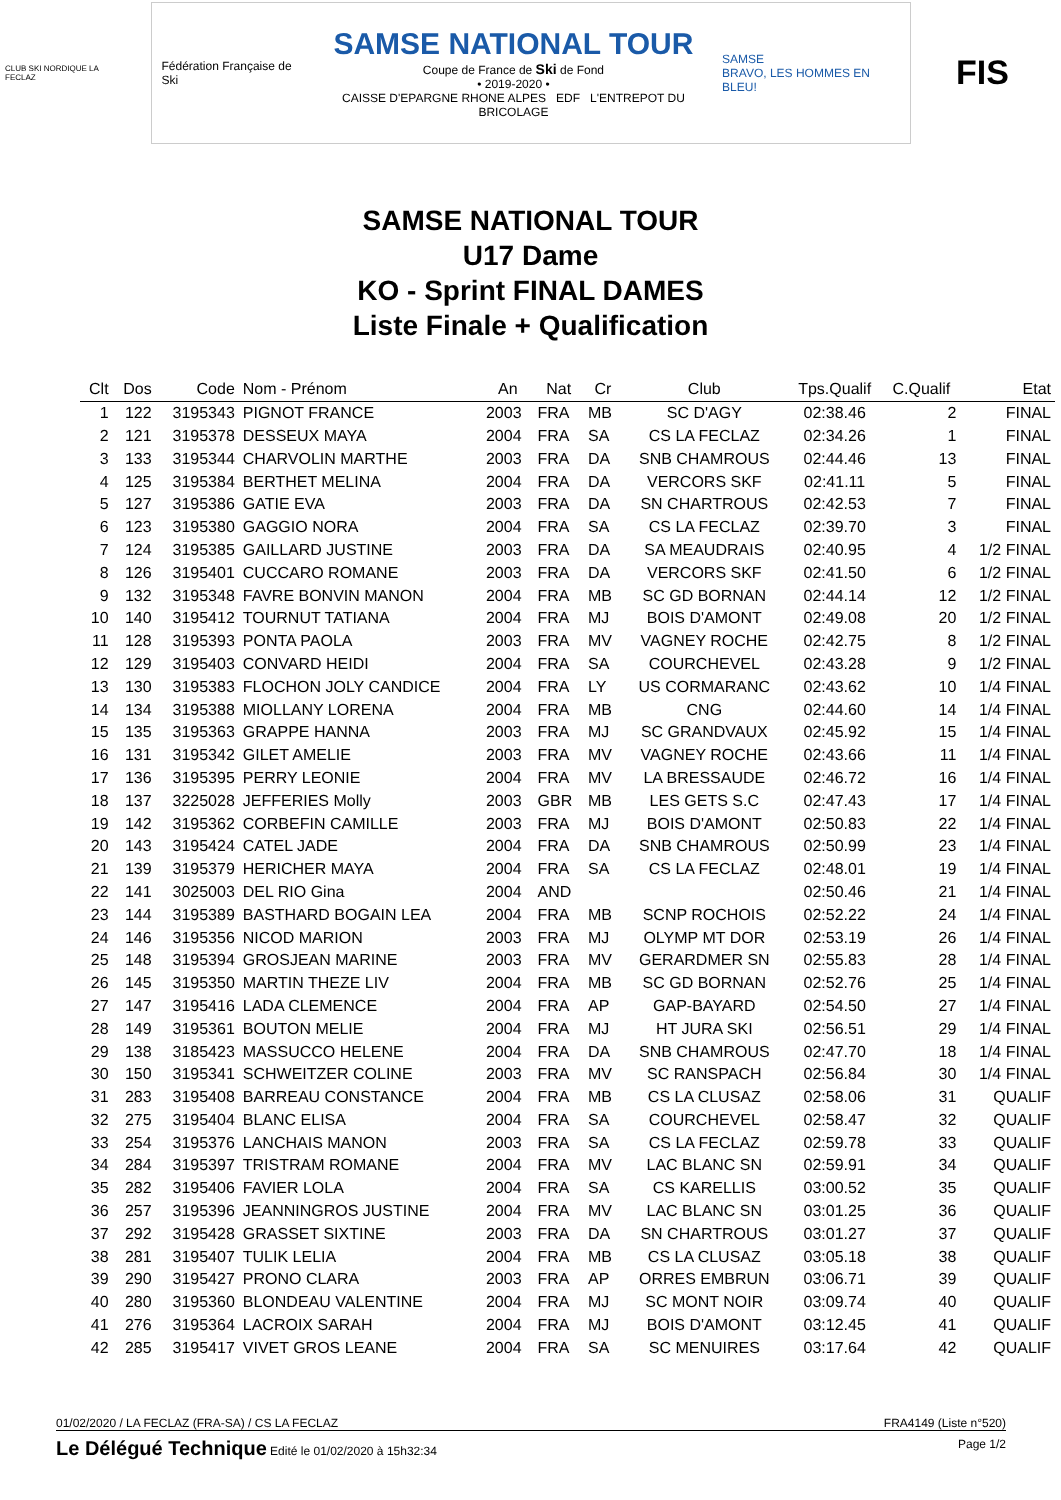CLUB SKI NORDIQUE LA FECLAZ
Fédération Française de Ski
SAMSE NATIONAL TOUR
Coupe de France de Ski de Fond
• 2019-2020 •
CAISSE D'EPARGNE RHONE ALPES EDF L'ENTREPOT DU BRICOLAGE
SAMSE
BRAVO, LES HOMMES EN BLEU!
FIS
SAMSE NATIONAL TOUR
U17 Dame
KO - Sprint FINAL DAMES
Liste Finale + Qualification
| Clt | Dos | Code | Nom - Prénom | An | Nat | Cr | Club | Tps.Qualif | C.Qualif | Etat |
| --- | --- | --- | --- | --- | --- | --- | --- | --- | --- | --- |
| 1 | 122 | 3195343 | PIGNOT FRANCE | 2003 | FRA | MB | SC D'AGY | 02:38.46 | 2 | FINAL |
| 2 | 121 | 3195378 | DESSEUX MAYA | 2004 | FRA | SA | CS LA FECLAZ | 02:34.26 | 1 | FINAL |
| 3 | 133 | 3195344 | CHARVOLIN MARTHE | 2003 | FRA | DA | SNB CHAMROUS | 02:44.46 | 13 | FINAL |
| 4 | 125 | 3195384 | BERTHET MELINA | 2004 | FRA | DA | VERCORS SKF | 02:41.11 | 5 | FINAL |
| 5 | 127 | 3195386 | GATIE EVA | 2003 | FRA | DA | SN CHARTROUS | 02:42.53 | 7 | FINAL |
| 6 | 123 | 3195380 | GAGGIO NORA | 2004 | FRA | SA | CS LA FECLAZ | 02:39.70 | 3 | FINAL |
| 7 | 124 | 3195385 | GAILLARD JUSTINE | 2003 | FRA | DA | SA MEAUDRAIS | 02:40.95 | 4 | 1/2 FINAL |
| 8 | 126 | 3195401 | CUCCARO ROMANE | 2003 | FRA | DA | VERCORS SKF | 02:41.50 | 6 | 1/2 FINAL |
| 9 | 132 | 3195348 | FAVRE BONVIN MANON | 2004 | FRA | MB | SC GD BORNAN | 02:44.14 | 12 | 1/2 FINAL |
| 10 | 140 | 3195412 | TOURNUT TATIANA | 2004 | FRA | MJ | BOIS D'AMONT | 02:49.08 | 20 | 1/2 FINAL |
| 11 | 128 | 3195393 | PONTA PAOLA | 2003 | FRA | MV | VAGNEY ROCHE | 02:42.75 | 8 | 1/2 FINAL |
| 12 | 129 | 3195403 | CONVARD HEIDI | 2004 | FRA | SA | COURCHEVEL | 02:43.28 | 9 | 1/2 FINAL |
| 13 | 130 | 3195383 | FLOCHON JOLY CANDICE | 2004 | FRA | LY | US CORMARANC | 02:43.62 | 10 | 1/4 FINAL |
| 14 | 134 | 3195388 | MIOLLANY LORENA | 2004 | FRA | MB | CNG | 02:44.60 | 14 | 1/4 FINAL |
| 15 | 135 | 3195363 | GRAPPE HANNA | 2003 | FRA | MJ | SC GRANDVAUX | 02:45.92 | 15 | 1/4 FINAL |
| 16 | 131 | 3195342 | GILET AMELIE | 2003 | FRA | MV | VAGNEY ROCHE | 02:43.66 | 11 | 1/4 FINAL |
| 17 | 136 | 3195395 | PERRY LEONIE | 2004 | FRA | MV | LA BRESSAUDE | 02:46.72 | 16 | 1/4 FINAL |
| 18 | 137 | 3225028 | JEFFERIES Molly | 2003 | GBR | MB | LES GETS S.C | 02:47.43 | 17 | 1/4 FINAL |
| 19 | 142 | 3195362 | CORBEFIN CAMILLE | 2003 | FRA | MJ | BOIS D'AMONT | 02:50.83 | 22 | 1/4 FINAL |
| 20 | 143 | 3195424 | CATEL JADE | 2004 | FRA | DA | SNB CHAMROUS | 02:50.99 | 23 | 1/4 FINAL |
| 21 | 139 | 3195379 | HERICHER MAYA | 2004 | FRA | SA | CS LA FECLAZ | 02:48.01 | 19 | 1/4 FINAL |
| 22 | 141 | 3025003 | DEL RIO Gina | 2004 | AND | | | 02:50.46 | 21 | 1/4 FINAL |
| 23 | 144 | 3195389 | BASTHARD BOGAIN LEA | 2004 | FRA | MB | SCNP ROCHOIS | 02:52.22 | 24 | 1/4 FINAL |
| 24 | 146 | 3195356 | NICOD MARION | 2003 | FRA | MJ | OLYMP MT DOR | 02:53.19 | 26 | 1/4 FINAL |
| 25 | 148 | 3195394 | GROSJEAN MARINE | 2003 | FRA | MV | GERARDMER SN | 02:55.83 | 28 | 1/4 FINAL |
| 26 | 145 | 3195350 | MARTIN THEZE LIV | 2004 | FRA | MB | SC GD BORNAN | 02:52.76 | 25 | 1/4 FINAL |
| 27 | 147 | 3195416 | LADA CLEMENCE | 2004 | FRA | AP | GAP-BAYARD | 02:54.50 | 27 | 1/4 FINAL |
| 28 | 149 | 3195361 | BOUTON MELIE | 2004 | FRA | MJ | HT JURA SKI | 02:56.51 | 29 | 1/4 FINAL |
| 29 | 138 | 3185423 | MASSUCCO HELENE | 2004 | FRA | DA | SNB CHAMROUS | 02:47.70 | 18 | 1/4 FINAL |
| 30 | 150 | 3195341 | SCHWEITZER COLINE | 2003 | FRA | MV | SC RANSPACH | 02:56.84 | 30 | 1/4 FINAL |
| 31 | 283 | 3195408 | BARREAU CONSTANCE | 2004 | FRA | MB | CS LA CLUSAZ | 02:58.06 | 31 | QUALIF |
| 32 | 275 | 3195404 | BLANC ELISA | 2004 | FRA | SA | COURCHEVEL | 02:58.47 | 32 | QUALIF |
| 33 | 254 | 3195376 | LANCHAIS MANON | 2003 | FRA | SA | CS LA FECLAZ | 02:59.78 | 33 | QUALIF |
| 34 | 284 | 3195397 | TRISTRAM ROMANE | 2004 | FRA | MV | LAC BLANC SN | 02:59.91 | 34 | QUALIF |
| 35 | 282 | 3195406 | FAVIER LOLA | 2004 | FRA | SA | CS KARELLIS | 03:00.52 | 35 | QUALIF |
| 36 | 257 | 3195396 | JEANNINGROS JUSTINE | 2004 | FRA | MV | LAC BLANC SN | 03:01.25 | 36 | QUALIF |
| 37 | 292 | 3195428 | GRASSET SIXTINE | 2003 | FRA | DA | SN CHARTROUS | 03:01.27 | 37 | QUALIF |
| 38 | 281 | 3195407 | TULIK LELIA | 2004 | FRA | MB | CS LA CLUSAZ | 03:05.18 | 38 | QUALIF |
| 39 | 290 | 3195427 | PRONO CLARA | 2003 | FRA | AP | ORRES EMBRUN | 03:06.71 | 39 | QUALIF |
| 40 | 280 | 3195360 | BLONDEAU VALENTINE | 2004 | FRA | MJ | SC MONT NOIR | 03:09.74 | 40 | QUALIF |
| 41 | 276 | 3195364 | LACROIX SARAH | 2004 | FRA | MJ | BOIS D'AMONT | 03:12.45 | 41 | QUALIF |
| 42 | 285 | 3195417 | VIVET GROS LEANE | 2004 | FRA | SA | SC MENUIRES | 03:17.64 | 42 | QUALIF |
01/02/2020 / LA FECLAZ (FRA-SA) / CS LA FECLAZ FRA4149 (Liste n°520)
Le Délégué Technique Edité le 01/02/2020 à 15h32:34 Page 1/2